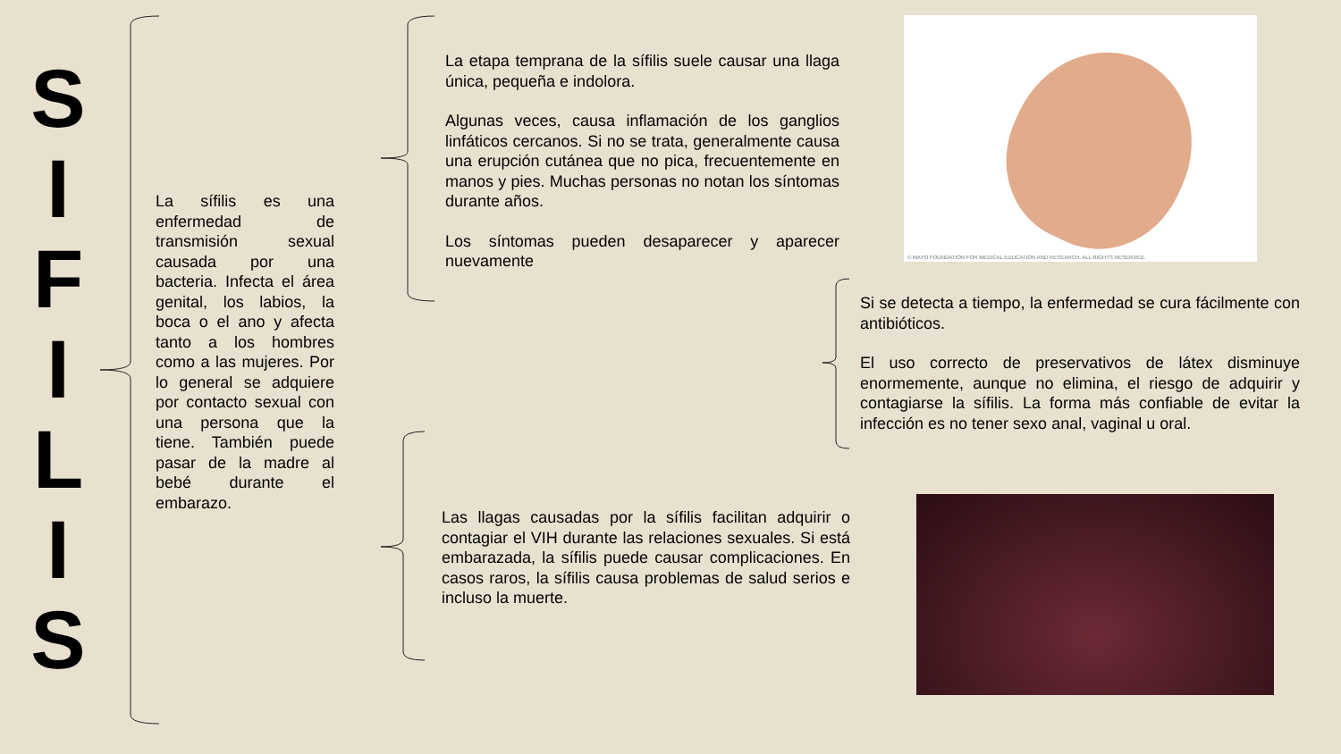S
I
F
I
L
I
S
La sífilis es una enfermedad de transmisión sexual causada por una bacteria. Infecta el área genital, los labios, la boca o el ano y afecta tanto a los hombres como a las mujeres. Por lo general se adquiere por contacto sexual con una persona que la tiene. También puede pasar de la madre al bebé durante el embarazo.
La etapa temprana de la sífilis suele causar una llaga única, pequeña e indolora.
Algunas veces, causa inflamación de los ganglios linfáticos cercanos. Si no se trata, generalmente causa una erupción cutánea que no pica, frecuentemente en manos y pies. Muchas personas no notan los síntomas durante años.
Los síntomas pueden desaparecer y aparecer nuevamente
© MAYO FOUNDATION FOR MEDICAL EDUCATION AND RESEARCH. ALL RIGHTS RESERVED.
Si se detecta a tiempo, la enfermedad se cura fácilmente con antibióticos.
El uso correcto de preservativos de látex disminuye enormemente, aunque no elimina, el riesgo de adquirir y contagiarse la sífilis. La forma más confiable de evitar la infección es no tener sexo anal, vaginal u oral.
Las llagas causadas por la sífilis facilitan adquirir o contagiar el VIH durante las relaciones sexuales. Si está embarazada, la sífilis puede causar complicaciones. En casos raros, la sífilis causa problemas de salud serios e incluso la muerte.